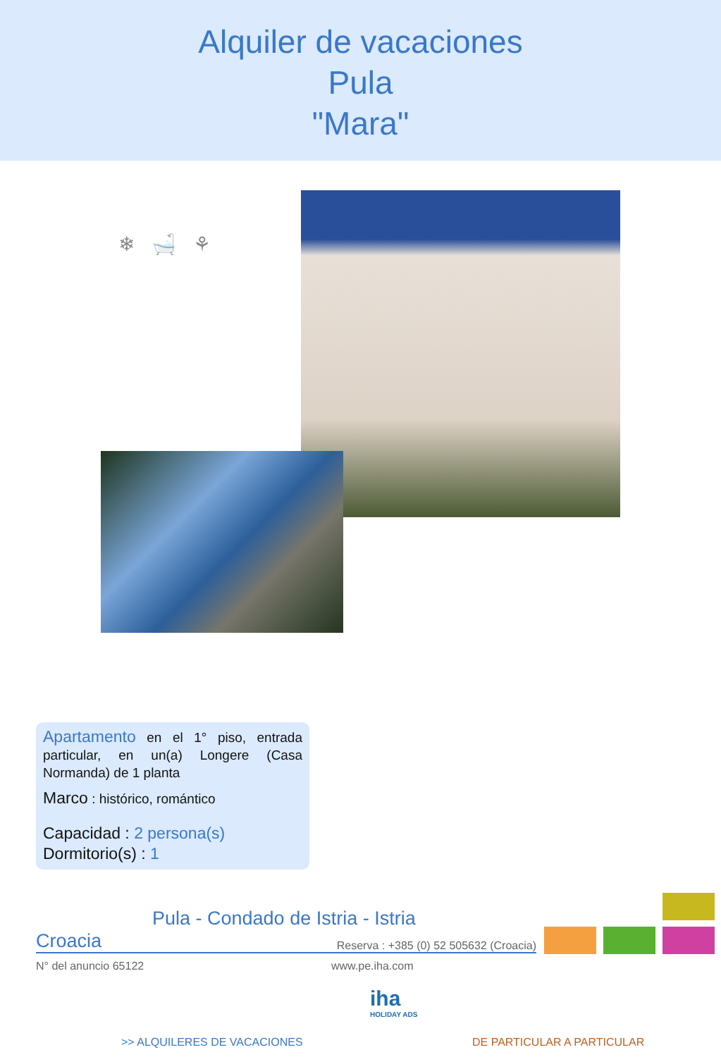Alquiler de vacaciones
Pula
"Mara"
❄ 🛁 ⚘
Apartamento en el 1° piso, entrada particular, en un(a) Longere (Casa Normanda) de 1 planta
Marco : histórico, romántico
Capacidad : 2 persona(s)
Dormitorio(s) : 1
Pula - Condado de Istria - Istria
Croacia Reserva : +385 (0) 52 505632 (Croacia)
N° del anuncio 65122 www.pe.iha.com
iha
HOLIDAY ADS
>> ALQUILERES DE VACACIONES DE PARTICULAR A PARTICULAR